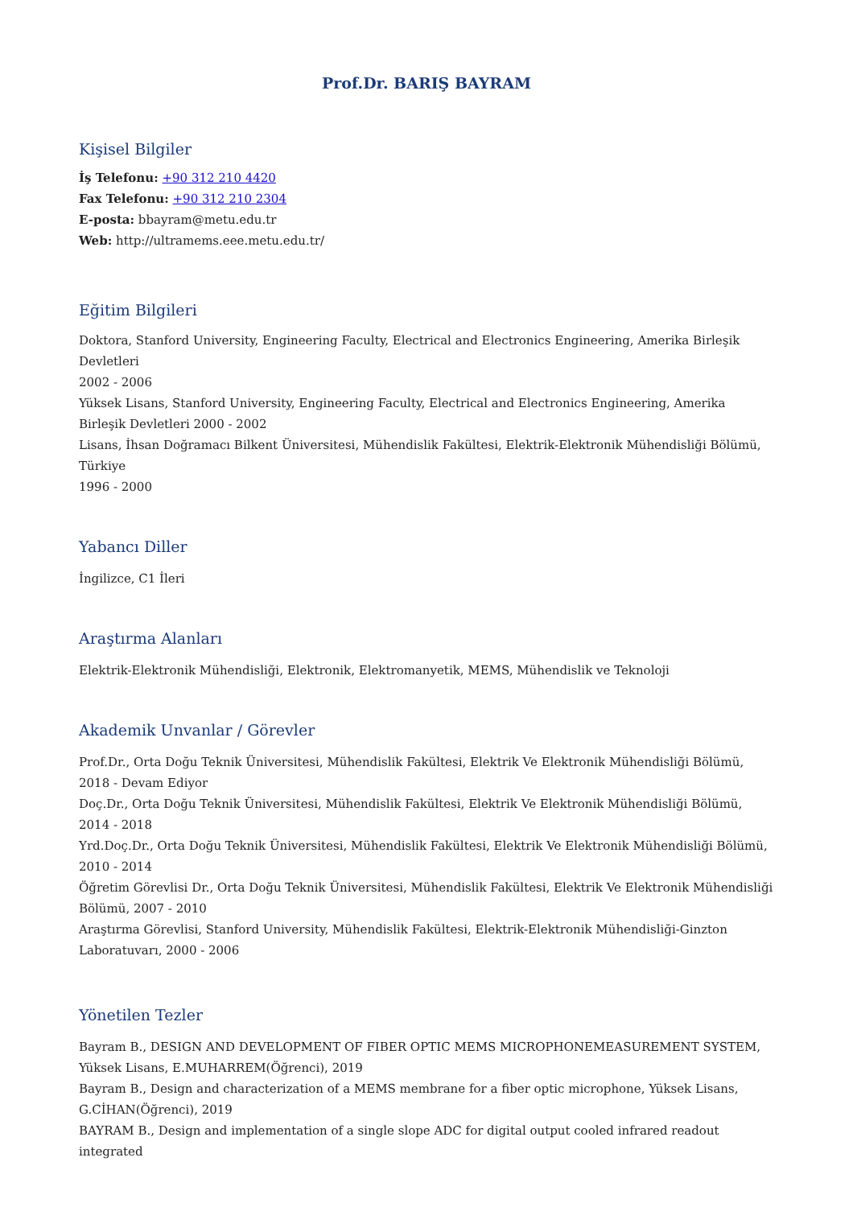Prof.Dr. BARIŞ BAYRAM
Kişisel Bilgiler
İş Telefonu: +90 312 210 4420
Fax Telefonu: +90 312 210 2304
E-posta: bbayram@metu.edu.tr
Web: http://ultramems.eee.metu.edu.tr/
Eğitim Bilgileri
Doktora, Stanford University, Engineering Faculty, Electrical and Electronics Engineering, Amerika Birleşik Devletleri
2002 - 2006
Yüksek Lisans, Stanford University, Engineering Faculty, Electrical and Electronics Engineering, Amerika Birleşik Devletleri 2000 - 2002
Lisans, İhsan Doğramacı Bilkent Üniversitesi, Mühendislik Fakültesi, Elektrik-Elektronik Mühendisliği Bölümü, Türkiye
1996 - 2000
Yabancı Diller
İngilizce, C1 İleri
Araştırma Alanları
Elektrik-Elektronik Mühendisliği, Elektronik, Elektromanyetik, MEMS, Mühendislik ve Teknoloji
Akademik Unvanlar / Görevler
Prof.Dr., Orta Doğu Teknik Üniversitesi, Mühendislik Fakültesi, Elektrik Ve Elektronik Mühendisliği Bölümü, 2018 - Devam Ediyor
Doç.Dr., Orta Doğu Teknik Üniversitesi, Mühendislik Fakültesi, Elektrik Ve Elektronik Mühendisliği Bölümü, 2014 - 2018
Yrd.Doç.Dr., Orta Doğu Teknik Üniversitesi, Mühendislik Fakültesi, Elektrik Ve Elektronik Mühendisliği Bölümü, 2010 - 2014
Öğretim Görevlisi Dr., Orta Doğu Teknik Üniversitesi, Mühendislik Fakültesi, Elektrik Ve Elektronik Mühendisliği Bölümü, 2007 - 2010
Araştırma Görevlisi, Stanford University, Mühendislik Fakültesi, Elektrik-Elektronik Mühendisliği-Ginzton Laboratuvarı, 2000 - 2006
Yönetilen Tezler
Bayram B., DESIGN AND DEVELOPMENT OF FIBER OPTIC MEMS MICROPHONEMEASUREMENT SYSTEM, Yüksek Lisans, E.MUHARREM(Öğrenci), 2019
Bayram B., Design and characterization of a MEMS membrane for a fiber optic microphone, Yüksek Lisans, G.CİHAN(Öğrenci), 2019
BAYRAM B., Design and implementation of a single slope ADC for digital output cooled infrared readout integrated